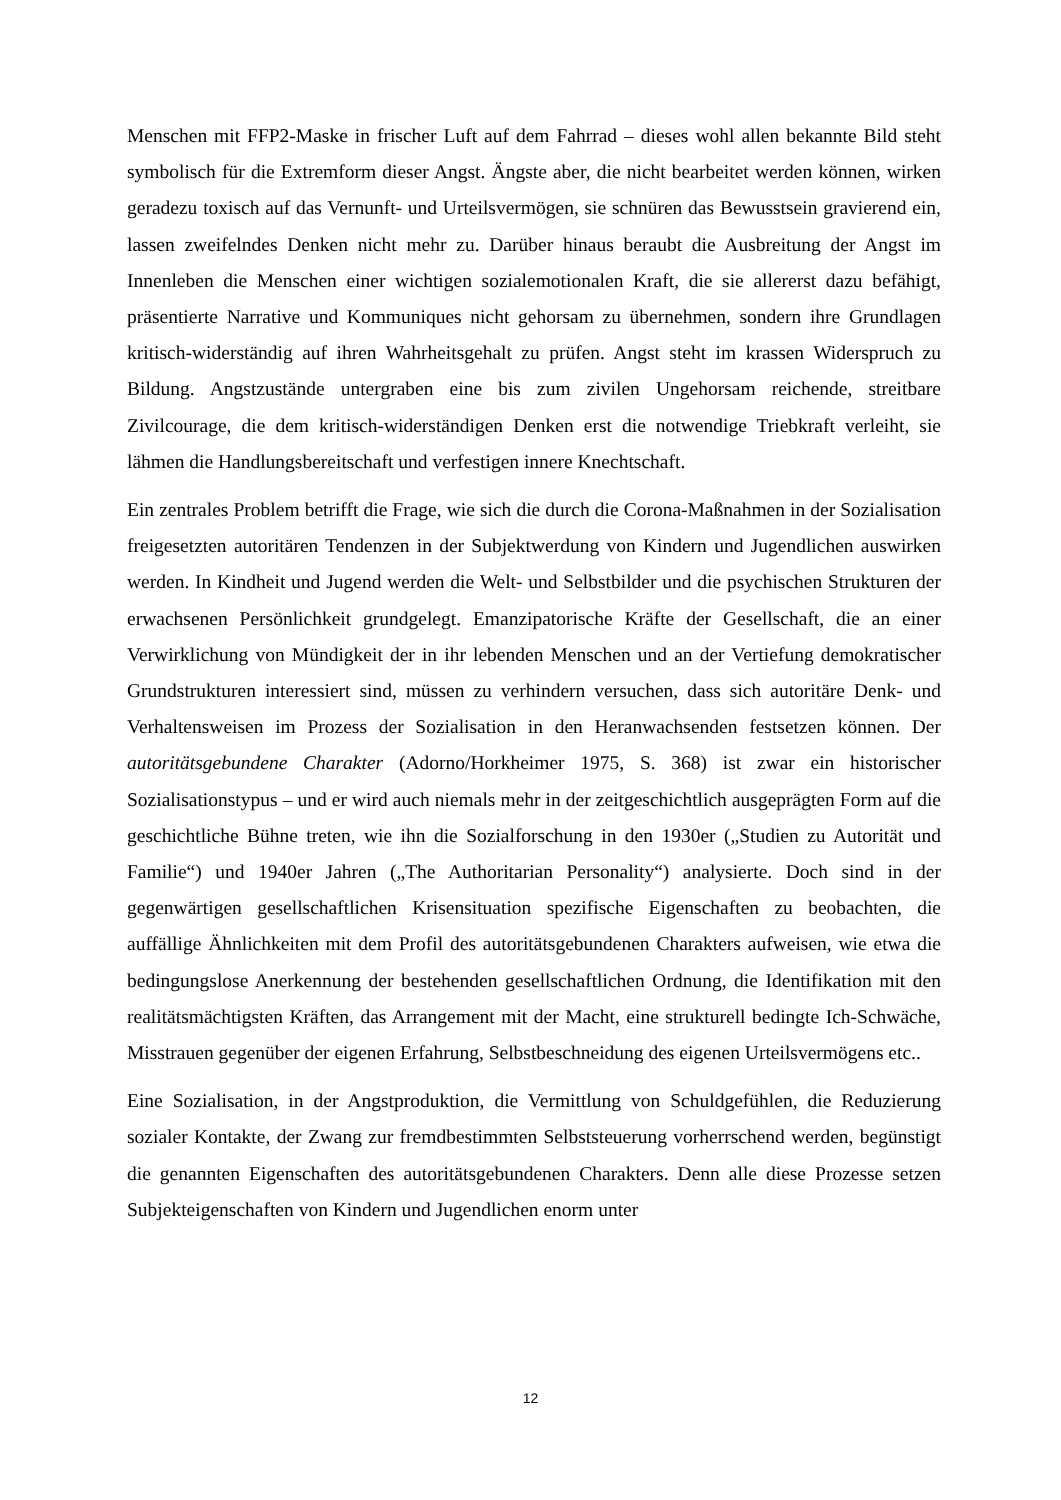Menschen mit FFP2-Maske in frischer Luft auf dem Fahrrad – dieses wohl allen bekannte Bild steht symbolisch für die Extremform dieser Angst. Ängste aber, die nicht bearbeitet werden können, wirken geradezu toxisch auf das Vernunft- und Urteilsvermögen, sie schnüren das Bewusstsein gravierend ein, lassen zweifelndes Denken nicht mehr zu. Darüber hinaus beraubt die Ausbreitung der Angst im Innenleben die Menschen einer wichtigen sozialemotionalen Kraft, die sie allererst dazu befähigt, präsentierte Narrative und Kommuniques nicht gehorsam zu übernehmen, sondern ihre Grundlagen kritisch-widerständig auf ihren Wahrheitsgehalt zu prüfen. Angst steht im krassen Widerspruch zu Bildung. Angstzustände untergraben eine bis zum zivilen Ungehorsam reichende, streitbare Zivilcourage, die dem kritisch-widerständigen Denken erst die notwendige Triebkraft verleiht, sie lähmen die Handlungsbereitschaft und verfestigen innere Knechtschaft.
Ein zentrales Problem betrifft die Frage, wie sich die durch die Corona-Maßnahmen in der Sozialisation freigesetzten autoritären Tendenzen in der Subjektwerdung von Kindern und Jugendlichen auswirken werden. In Kindheit und Jugend werden die Welt- und Selbstbilder und die psychischen Strukturen der erwachsenen Persönlichkeit grundgelegt. Emanzipatorische Kräfte der Gesellschaft, die an einer Verwirklichung von Mündigkeit der in ihr lebenden Menschen und an der Vertiefung demokratischer Grundstrukturen interessiert sind, müssen zu verhindern versuchen, dass sich autoritäre Denk- und Verhaltensweisen im Prozess der Sozialisation in den Heranwachsenden festsetzen können. Der autoritätsgebundene Charakter (Adorno/Horkheimer 1975, S. 368) ist zwar ein historischer Sozialisationstypus – und er wird auch niemals mehr in der zeitgeschichtlich ausgeprägten Form auf die geschichtliche Bühne treten, wie ihn die Sozialforschung in den 1930er („Studien zu Autorität und Familie“) und 1940er Jahren („The Authoritarian Personality“) analysierte. Doch sind in der gegenwärtigen gesellschaftlichen Krisensituation spezifische Eigenschaften zu beobachten, die auffällige Ähnlichkeiten mit dem Profil des autoritätsgebundenen Charakters aufweisen, wie etwa die bedingungslose Anerkennung der bestehenden gesellschaftlichen Ordnung, die Identifikation mit den realitätsmächtigsten Kräften, das Arrangement mit der Macht, eine strukturell bedingte Ich-Schwäche, Misstrauen gegenüber der eigenen Erfahrung, Selbstbeschneidung des eigenen Urteilsvermögens etc..
Eine Sozialisation, in der Angstproduktion, die Vermittlung von Schuldgefühlen, die Reduzierung sozialer Kontakte, der Zwang zur fremdbestimmten Selbststeuerung vorherrschend werden, begünstigt die genannten Eigenschaften des autoritätsgebundenen Charakters. Denn alle diese Prozesse setzen Subjekteigenschaften von Kindern und Jugendlichen enorm unter
12